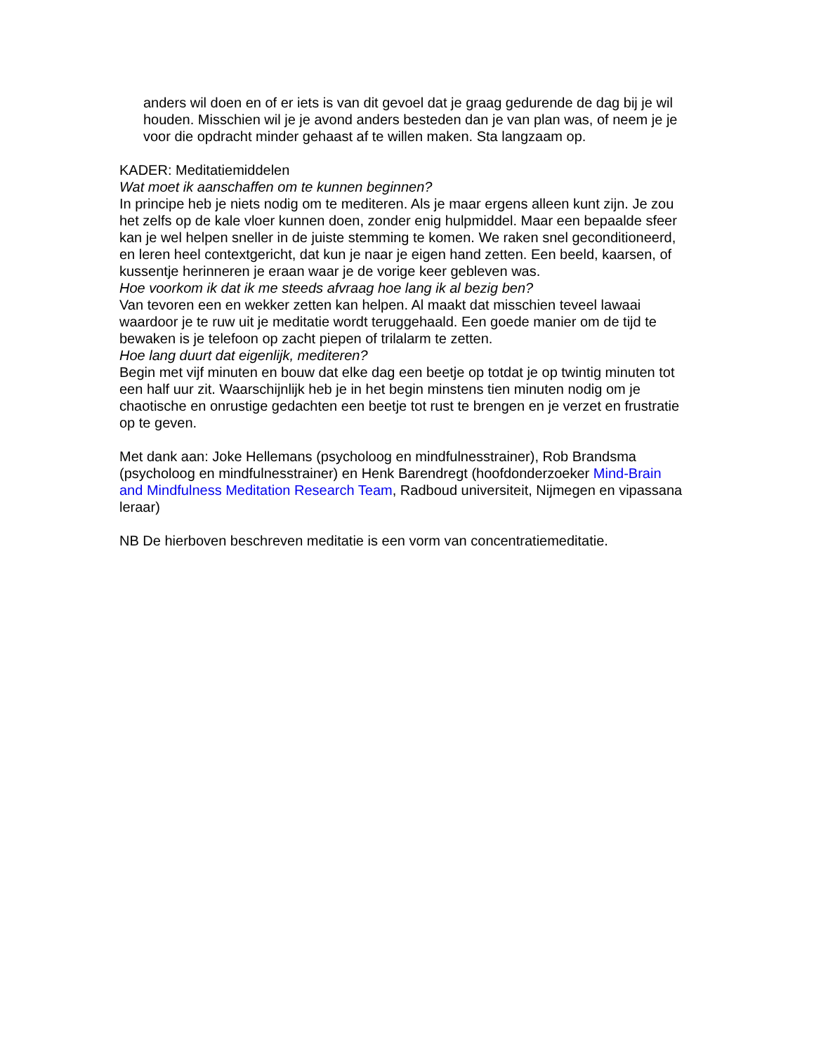anders wil doen en of er iets is van dit gevoel dat je graag gedurende de dag bij je wil houden. Misschien wil je je avond anders besteden dan je van plan was, of neem je je voor die opdracht minder gehaast af te willen maken. Sta langzaam op.
KADER: Meditatiemiddelen
Wat moet ik aanschaffen om te kunnen beginnen?
In principe heb je niets nodig om te mediteren. Als je maar ergens alleen kunt zijn. Je zou het zelfs op de kale vloer kunnen doen, zonder enig hulpmiddel. Maar een bepaalde sfeer kan je wel helpen sneller in de juiste stemming te komen. We raken snel geconditioneerd, en leren heel contextgericht, dat kun je naar je eigen hand zetten. Een beeld, kaarsen, of kussentje herinneren je eraan waar je de vorige keer gebleven was.
Hoe voorkom ik dat ik me steeds afvraag hoe lang ik al bezig ben?
Van tevoren een en wekker zetten kan helpen. Al maakt dat misschien teveel lawaai waardoor je te ruw uit je meditatie wordt teruggehaald. Een goede manier om de tijd te bewaken is je telefoon op zacht piepen of trilalarm te zetten.
Hoe lang duurt dat eigenlijk, mediteren?
Begin met vijf minuten en bouw dat elke dag een beetje op totdat je op twintig minuten tot een half uur zit. Waarschijnlijk heb je in het begin minstens tien minuten nodig om je chaotische en onrustige gedachten een beetje tot rust te brengen en je verzet en frustratie op te geven.
Met dank aan: Joke Hellemans (psycholoog en mindfulnesstrainer), Rob Brandsma (psycholoog en mindfulnesstrainer) en Henk Barendregt (hoofdonderzoeker Mind-Brain and Mindfulness Meditation Research Team, Radboud universiteit, Nijmegen en vipassana leraar)
NB De hierboven beschreven meditatie is een vorm van concentratiemeditatie.